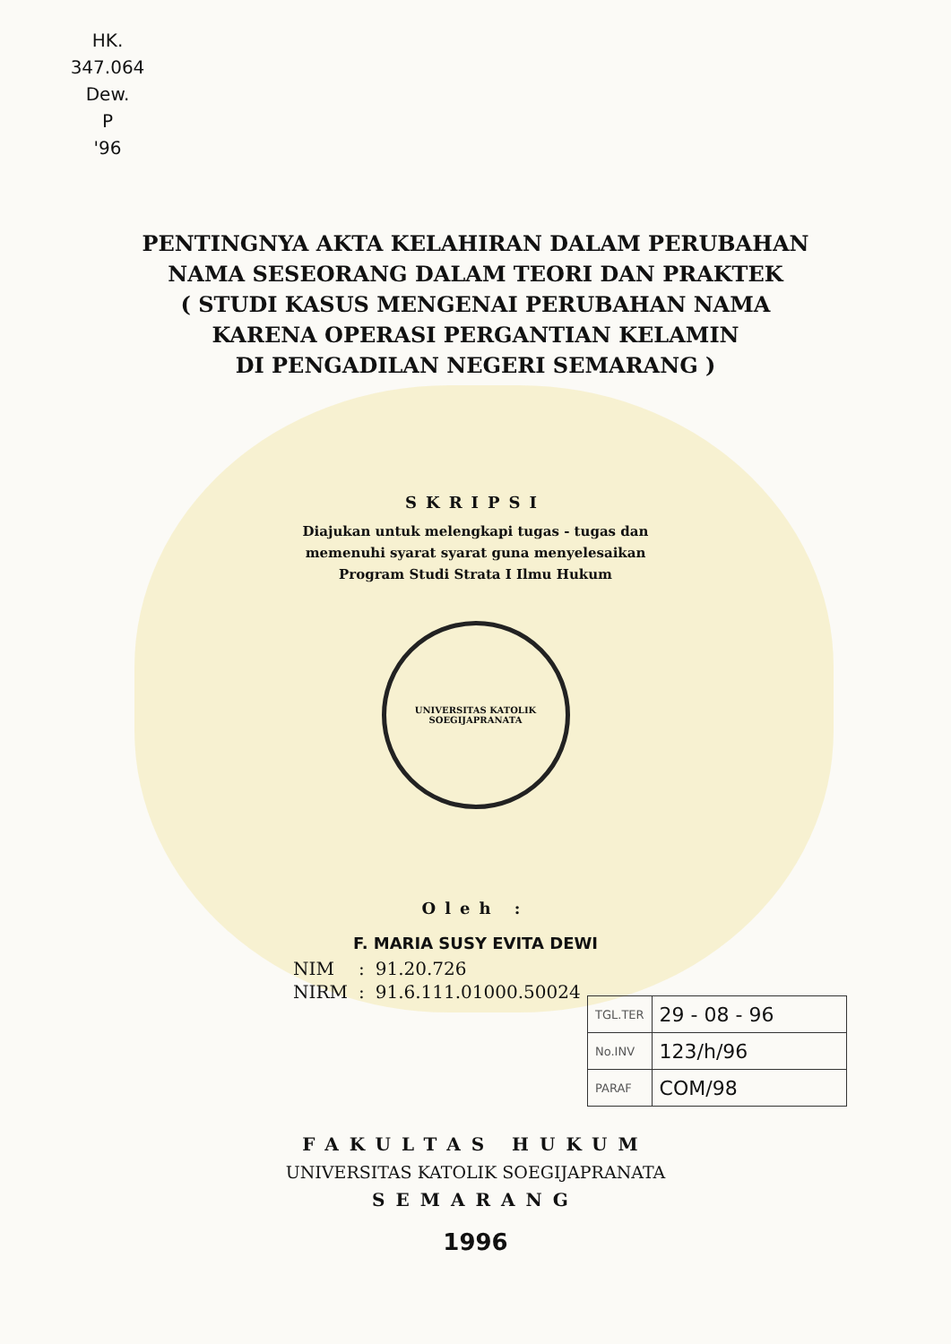HK.
347.064
Dew.
P
'96
PENTINGNYA AKTA KELAHIRAN DALAM PERUBAHAN
NAMA SESEORANG DALAM TEORI DAN PRAKTEK
( STUDI KASUS MENGENAI PERUBAHAN NAMA
KARENA OPERASI PERGANTIAN KELAMIN
DI PENGADILAN NEGERI SEMARANG )
SKRIPSI
Diajukan untuk melengkapi tugas - tugas dan
memenuhi syarat syarat guna menyelesaikan
Program Studi Strata I Ilmu Hukum
UNIVERSITAS KATOLIK SOEGIJAPRANATA
Oleh :
F. MARIA SUSY EVITA DEWI
| NIM | : | 91.20.726 |
| NIRM | : | 91.6.111.01000.50024 |
| TGL.TER | 29 - 08 - 96 |
| No.INV | 123/h/96 |
| PARAF | COM/98 |
FAKULTAS HUKUM
UNIVERSITAS KATOLIK SOEGIJAPRANATA
SEMARANG
1996